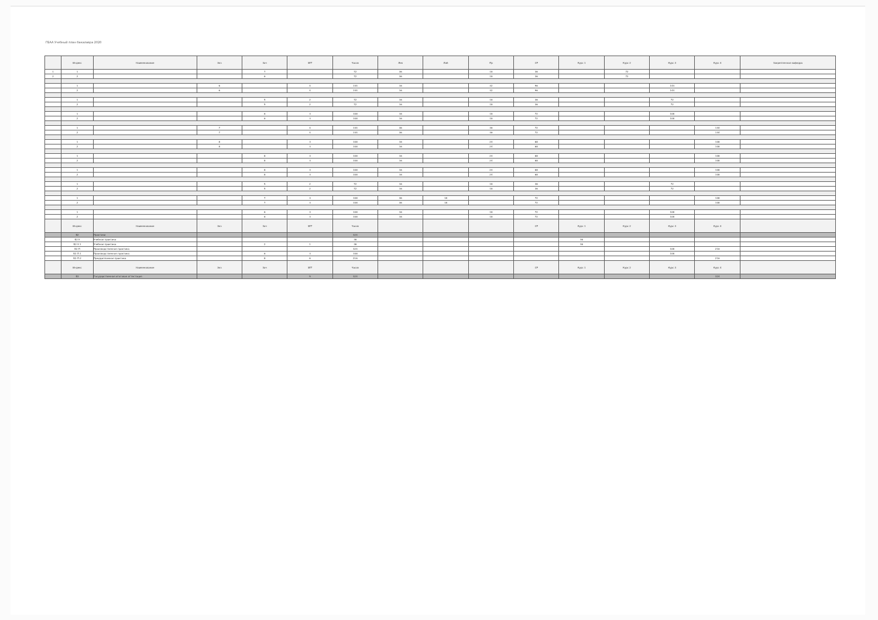ГБАА Учебный план бакалавра 2020
| | Индекс | Наименование | Экз | Зач | ЗЕТ | Часов | Лек | Лаб | Пр | СР | Курс 1 | Курс 2 | Курс 3 | Курс 4 | Закрепленная кафедра |
| --- | --- | --- | --- | --- | --- | --- | --- | --- | --- | --- | --- | --- | --- | --- | --- |
| 1 | 1 | | | 7 | | 72 | 36 | | 18 | 36 | | 72 | | | |
| 2 | 2 | | | 6 | | 72 | 36 | | 18 | 36 | | 72 | | | |
| | 1 | | 6 | | 4 | 144 | 16 | | 32 | 96 | | | 144 | | |
| | 2 | | 6 | | 4 | 144 | 16 | | 32 | 96 | | | 144 | | |
| | 1 | | | 5 | 2 | 72 | 16 | | 18 | 36 | | | 72 | | |
| | 2 | | | 5 | 2 | 72 | 16 | | 18 | 36 | | | 72 | | |
| | 1 | | | 6 | 3 | 108 | 16 | | 18 | 72 | | | 108 | | |
| | 2 | | | 6 | 3 | 108 | 16 | | 18 | 72 | | | 108 | | |
| | 1 | | 7 | | 4 | 144 | 36 | | 36 | 72 | | | | 144 | |
| | 2 | | 7 | | 4 | 144 | 36 | | 36 | 72 | | | | 144 | |
| | 1 | | 8 | | 3 | 108 | 16 | | 24 | 68 | | | | 108 | |
| | 2 | | 8 | | 3 | 108 | 16 | | 24 | 68 | | | | 108 | |
| | 1 | | | 8 | 3 | 108 | 16 | | 24 | 68 | | | | 108 | |
| | 2 | | | 8 | 3 | 108 | 16 | | 24 | 68 | | | | 108 | |
| | 1 | | | 8 | 3 | 108 | 16 | | 24 | 68 | | | | 108 | |
| | 2 | | | 8 | 3 | 108 | 16 | | 24 | 68 | | | | 108 | |
| | 1 | | | 5 | 2 | 72 | 16 | | 18 | 36 | | | 72 | | |
| | 2 | | | 5 | 2 | 72 | 16 | | 18 | 36 | | | 72 | | |
| | 1 | | | 7 | 3 | 108 | 36 | 18 | | 72 | | | | 108 | |
| | 2 | | | 7 | 3 | 108 | 36 | 18 | | 72 | | | | 108 | |
| | 1 | | | 6 | 3 | 108 | 16 | | 18 | 72 | | | 108 | | |
| | 2 | | | 6 | 3 | 108 | 16 | | 18 | 72 | | | 108 | | |
| | Индекс | Наименование | Экз | Зач | ЗЕТ | Часов | | | | СР | Курс 1 | Курс 2 | Курс 3 | Курс 4 | |
| | Б2 | Практики | | | | 324 | | | | | | | | | |
| | Б2.У | Учебная практика | | | | 36 | | | | | 36 | | | | |
| | Б2.У.1 | Учебная практика | | 2 | 1 | 36 | | | | | 36 | | | | |
| | Б2.П | Производственная практика | | | | 324 | | | | | | | 108 | 216 | |
| | Б2.П.1 | Производственная практика | | 6 | 3 | 108 | | | | | | | 108 | | |
| | Б2.П.2 | Преддипломная практика | | 8 | 6 | 216 | | | | | | | | 216 | |
| | Индекс | Наименование | Экз | Зач | ЗЕТ | Часов | | | | СР | Курс 1 | Курс 2 | Курс 3 | Курс 4 | |
| | Б3 | Государственная итоговая аттестация | | | 9 | 324 | | | | | | | | 324 | |